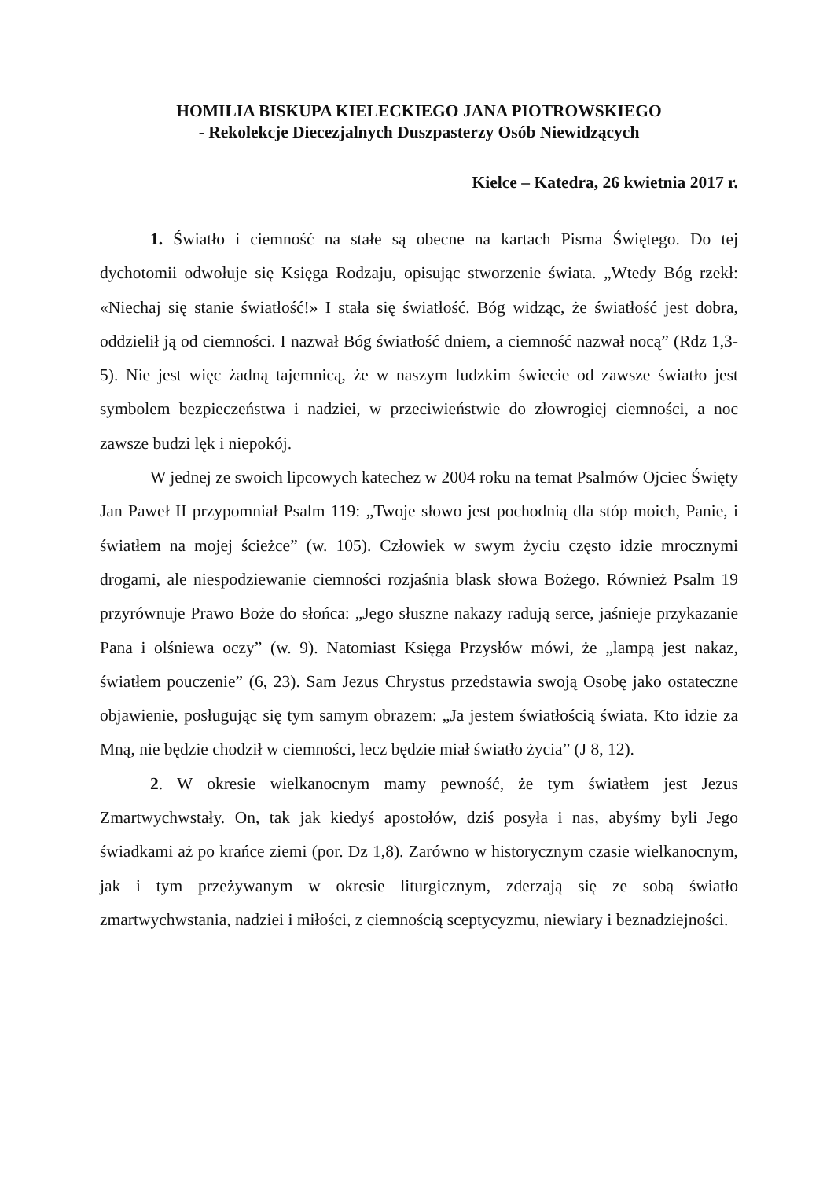HOMILIA BISKUPA KIELECKIEGO JANA PIOTROWSKIEGO
- Rekolekcje Diecezjalnych Duszpasterzy Osób Niewidzących
Kielce – Katedra, 26 kwietnia 2017 r.
1. Światło i ciemność na stałe są obecne na kartach Pisma Świętego. Do tej dychotomii odwołuje się Księga Rodzaju, opisując stworzenie świata. „Wtedy Bóg rzekł: «Niechaj się stanie światłość!» I stała się światłość. Bóg widząc, że światłość jest dobra, oddzielił ją od ciemności. I nazwał Bóg światłość dniem, a ciemność nazwał nocą” (Rdz 1,3-5). Nie jest więc żadną tajemnicą, że w naszym ludzkim świecie od zawsze światło jest symbolem bezpieczeństwa i nadziei, w przeciwieństwie do złowrogiej ciemności, a noc zawsze budzi lęk i niepokój.
W jednej ze swoich lipcowych katechez w 2004 roku na temat Psalmów Ojciec Święty Jan Paweł II przypomniał Psalm 119: „Twoje słowo jest pochodnią dla stóp moich, Panie, i światłem na mojej ścieżce” (w. 105). Człowiek w swym życiu często idzie mrocznymi drogami, ale niespodziewanie ciemności rozjaśnia blask słowa Bożego. Również Psalm 19 przyrównuje Prawo Boże do słońca: „Jego słuszne nakazy radują serce, jaśnieje przykazanie Pana i olśniewa oczy” (w. 9). Natomiast Księga Przysłów mówi, że „lampą jest nakaz, światłem pouczenie” (6, 23). Sam Jezus Chrystus przedstawia swoją Osobę jako ostateczne objawienie, posługując się tym samym obrazem: „Ja jestem światłością świata. Kto idzie za Mną, nie będzie chodził w ciemności, lecz będzie miał światło życia” (J 8, 12).
2. W okresie wielkanocnym mamy pewność, że tym światłem jest Jezus Zmartwychwstały. On, tak jak kiedyś apostołów, dziś posyła i nas, abyśmy byli Jego świadkami aż po krańce ziemi (por. Dz 1,8). Zarówno w historycznym czasie wielkanocnym, jak i tym przeżywanym w okresie liturgicznym, zderzają się ze sobą światło zmartwychwstania, nadziei i miłości, z ciemnością sceptycyzmu, niewiary i beznadziejności.